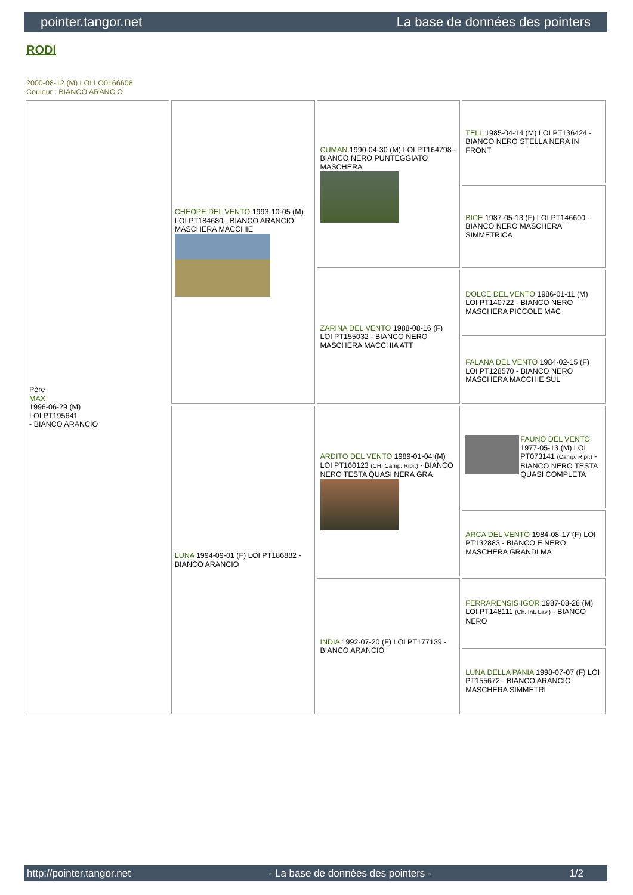pointer.tangor.net La base de données des pointers
RODI
2000-08-12 (M) LOI LO0166608
Couleur : BIANCO ARANCIO
| Père MAX 1996-06-29 (M) LOI PT195641 - BIANCO ARANCIO | CHEOPE DEL VENTO 1993-10-05 (M) LOI PT184680 - BIANCO ARANCIO MASCHERA MACCHIE | CUMAN 1990-04-30 (M) LOI PT164798 - BIANCO NERO PUNTEGGIATO MASCHERA | TELL 1985-04-14 (M) LOI PT136424 - BIANCO NERO STELLA NERA IN FRONT |
| | | | BICE 1987-05-13 (F) LOI PT146600 - BIANCO NERO MASCHERA SIMMETRICA |
| | | ZARINA DEL VENTO 1988-08-16 (F) LOI PT155032 - BIANCO NERO MASCHERA MACCHIA ATT | DOLCE DEL VENTO 1986-01-11 (M) LOI PT140722 - BIANCO NERO MASCHERA PICCOLE MAC |
| | | | FALANA DEL VENTO 1984-02-15 (F) LOI PT128570 - BIANCO NERO MASCHERA MACCHIE SUL |
| | LUNA 1994-09-01 (F) LOI PT186882 - BIANCO ARANCIO | ARDITO DEL VENTO 1989-01-04 (M) LOI PT160123 (CH, Camp. Ripr.) - BIANCO NERO TESTA QUASI NERA GRA | FAUNO DEL VENTO 1977-05-13 (M) LOI PT073141 (Camp. Ripr.) - BIANCO NERO TESTA QUASI COMPLETA |
| | | | ARCA DEL VENTO 1984-08-17 (F) LOI PT132883 - BIANCO E NERO MASCHERA GRANDI MA |
| | | INDIA 1992-07-20 (F) LOI PT177139 - BIANCO ARANCIO | FERRARENSIS IGOR 1987-08-28 (M) LOI PT148111 (Ch. Int. Lav.) - BIANCO NERO |
| | | | LUNA DELLA PANIA 1998-07-07 (F) LOI PT155672 - BIANCO ARANCIO MASCHERA SIMMETRI |
http://pointer.tangor.net - La base de données des pointers - 1/2